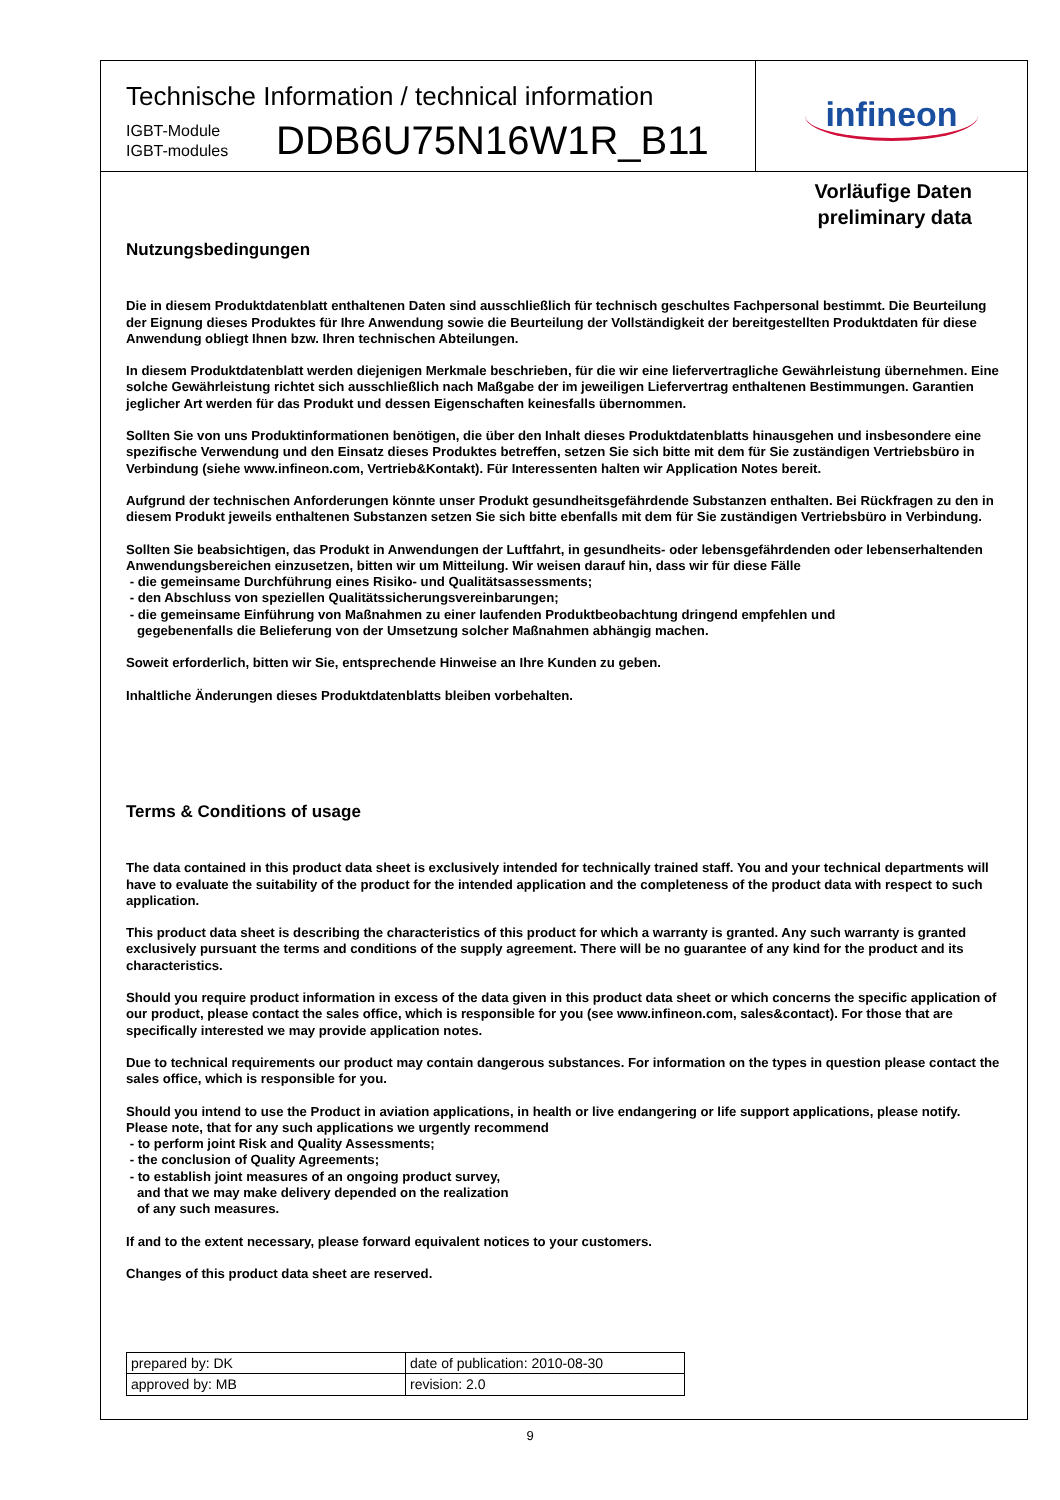Technische Information / technical information
IGBT-Module
IGBT-modules
DDB6U75N16W1R_B11
infineon
Vorläufige Daten
preliminary data
Nutzungsbedingungen
Die in diesem Produktdatenblatt enthaltenen Daten sind ausschließlich für technisch geschultes Fachpersonal bestimmt. Die Beurteilung der Eignung dieses Produktes für Ihre Anwendung sowie die Beurteilung der Vollständigkeit der bereitgestellten Produktdaten für diese Anwendung obliegt Ihnen bzw. Ihren technischen Abteilungen.
In diesem Produktdatenblatt werden diejenigen Merkmale beschrieben, für die wir eine liefervertragliche Gewährleistung übernehmen. Eine solche Gewährleistung richtet sich ausschließlich nach Maßgabe der im jeweiligen Liefervertrag enthaltenen Bestimmungen. Garantien jeglicher Art werden für das Produkt und dessen Eigenschaften keinesfalls übernommen.
Sollten Sie von uns Produktinformationen benötigen, die über den Inhalt dieses Produktdatenblatts hinausgehen und insbesondere eine spezifische Verwendung und den Einsatz dieses Produktes betreffen, setzen Sie sich bitte mit dem für Sie zuständigen Vertriebsbüro in Verbindung (siehe www.infineon.com, Vertrieb&Kontakt). Für Interessenten halten wir Application Notes bereit.
Aufgrund der technischen Anforderungen könnte unser Produkt gesundheitsgefährdende Substanzen enthalten. Bei Rückfragen zu den in diesem Produkt jeweils enthaltenen Substanzen setzen Sie sich bitte ebenfalls mit dem für Sie zuständigen Vertriebsbüro in Verbindung.
Sollten Sie beabsichtigen, das Produkt in Anwendungen der Luftfahrt, in gesundheits- oder lebensgefährdenden oder lebenserhaltenden Anwendungsbereichen einzusetzen, bitten wir um Mitteilung. Wir weisen darauf hin, dass wir für diese Fälle
- die gemeinsame Durchführung eines Risiko- und Qualitätsassessments;
- den Abschluss von speziellen Qualitätssicherungsvereinbarungen;
- die gemeinsame Einführung von Maßnahmen zu einer laufenden Produktbeobachtung dringend empfehlen und
gegebenenfalls die Belieferung von der Umsetzung solcher Maßnahmen abhängig machen.
Soweit erforderlich, bitten wir Sie, entsprechende Hinweise an Ihre Kunden zu geben.
Inhaltliche Änderungen dieses Produktdatenblatts bleiben vorbehalten.
Terms & Conditions of usage
The data contained in this product data sheet is exclusively intended for technically trained staff. You and your technical departments will have to evaluate the suitability of the product for the intended application and the completeness of the product data with respect to such application.
This product data sheet is describing the characteristics of this product for which a warranty is granted. Any such warranty is granted exclusively pursuant the terms and conditions of the supply agreement. There will be no guarantee of any kind for the product and its characteristics.
Should you require product information in excess of the data given in this product data sheet or which concerns the specific application of our product, please contact the sales office, which is responsible for you (see www.infineon.com, sales&contact). For those that are specifically interested we may provide application notes.
Due to technical requirements our product may contain dangerous substances. For information on the types in question please contact the sales office, which is responsible for you.
Should you intend to use the Product in aviation applications, in health or live endangering or life support applications, please notify. Please note, that for any such applications we urgently recommend
- to perform joint Risk and Quality Assessments;
- the conclusion of Quality Agreements;
- to establish joint measures of an ongoing product survey,
and that we may make delivery depended on the realization
of any such measures.
If and to the extent necessary, please forward equivalent notices to your customers.
Changes of this product data sheet are reserved.
| prepared by: DK | date of publication: 2010-08-30 |
| approved by: MB | revision: 2.0 |
9